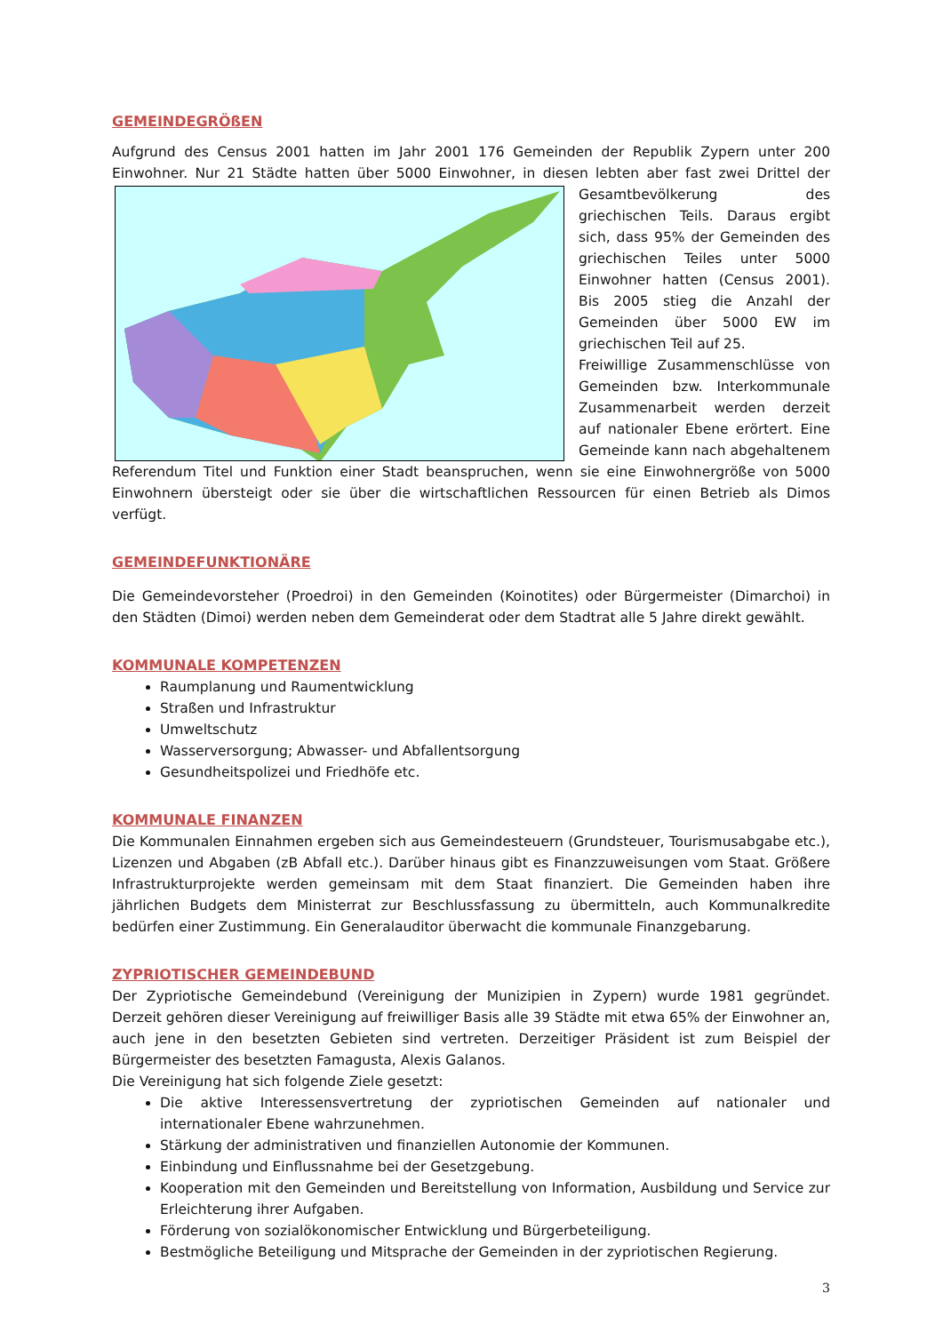GEMEINDEGRÖßEN
Aufgrund des Census 2001 hatten im Jahr 2001 176 Gemeinden der Republik Zypern unter 200 Einwohner. Nur 21 Städte hatten über 5000 Einwohner, in diesen lebten aber fast zwei Drittel der Gesamtbevölkerung des griechischen Teils. Daraus ergibt sich, dass 95% der Gemeinden des griechischen Teiles unter 5000 Einwohner hatten (Census 2001). Bis 2005 stieg die Anzahl der Gemeinden über 5000 EW im griechischen Teil auf 25.
Freiwillige Zusammenschlüsse von Gemeinden bzw. Interkommunale Zusammenarbeit werden derzeit auf nationaler Ebene erörtert. Eine Gemeinde kann nach abgehaltenem Referendum Titel und Funktion einer Stadt beanspruchen, wenn sie eine Einwohnergröße von 5000 Einwohnern übersteigt oder sie über die wirtschaftlichen Ressourcen für einen Betrieb als Dimos verfügt.
GEMEINDEFUNKTIONÄRE
Die Gemeindevorsteher (Proedroi) in den Gemeinden (Koinotites) oder Bürgermeister (Dimarchoi) in den Städten (Dimoi) werden neben dem Gemeinderat oder dem Stadtrat alle 5 Jahre direkt gewählt.
KOMMUNALE KOMPETENZEN
Raumplanung und Raumentwicklung
Straßen und Infrastruktur
Umweltschutz
Wasserversorgung; Abwasser- und Abfallentsorgung
Gesundheitspolizei und Friedhöfe etc.
KOMMUNALE FINANZEN
Die Kommunalen Einnahmen ergeben sich aus Gemeindesteuern (Grundsteuer, Tourismusabgabe etc.), Lizenzen und Abgaben (zB Abfall etc.). Darüber hinaus gibt es Finanzzuweisungen vom Staat. Größere Infrastrukturprojekte werden gemeinsam mit dem Staat finanziert. Die Gemeinden haben ihre jährlichen Budgets dem Ministerrat zur Beschlussfassung zu übermitteln, auch Kommunalkredite bedürfen einer Zustimmung. Ein Generalauditor überwacht die kommunale Finanzgebarung.
ZYPRIOTISCHER GEMEINDEBUND
Der Zypriotische Gemeindebund (Vereinigung der Munizipien in Zypern) wurde 1981 gegründet. Derzeit gehören dieser Vereinigung auf freiwilliger Basis alle 39 Städte mit etwa 65% der Einwohner an, auch jene in den besetzten Gebieten sind vertreten. Derzeitiger Präsident ist zum Beispiel der Bürgermeister des besetzten Famagusta, Alexis Galanos.
Die Vereinigung hat sich folgende Ziele gesetzt:
Die aktive Interessensvertretung der zypriotischen Gemeinden auf nationaler und internationaler Ebene wahrzunehmen.
Stärkung der administrativen und finanziellen Autonomie der Kommunen.
Einbindung und Einflussnahme bei der Gesetzgebung.
Kooperation mit den Gemeinden und Bereitstellung von Information, Ausbildung und Service zur Erleichterung ihrer Aufgaben.
Förderung von sozialökonomischer Entwicklung und Bürgerbeteiligung.
Bestmögliche Beteiligung und Mitsprache der Gemeinden in der zypriotischen Regierung.
3